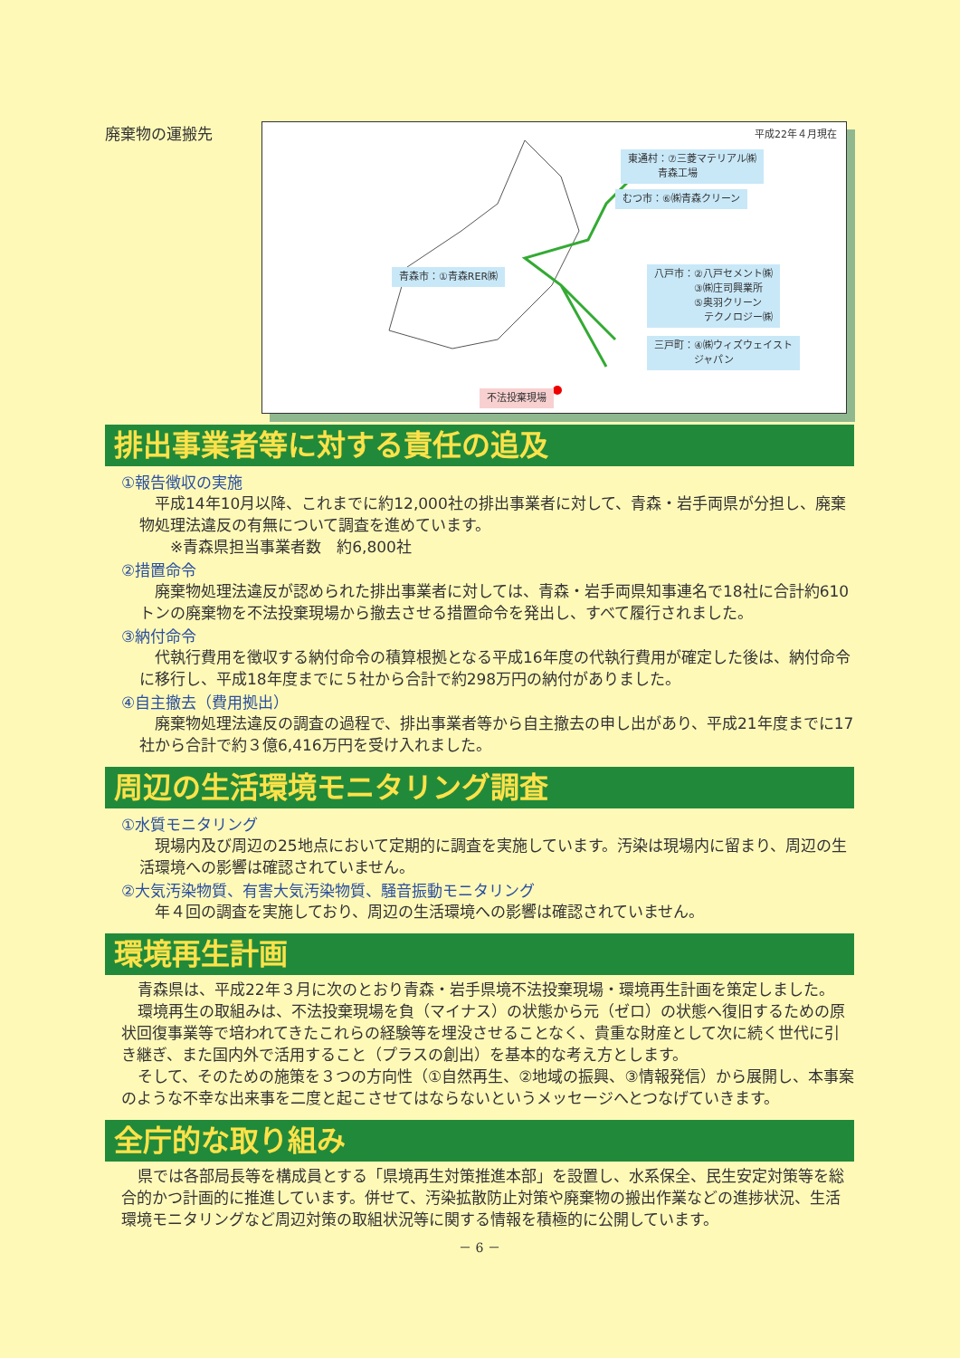廃棄物の運搬先
平成22年４月現在
東通村：⑦三菱マテリアル㈱
　　　青森工場
むつ市：⑥㈱青森クリーン
青森市：①青森RER㈱
八戸市：②八戸セメント㈱
　　　　③㈱庄司興業所
　　　　⑤奥羽クリーン
　　　　　テクノロジー㈱
三戸町：④㈱ウィズウェイスト
　　　　ジャパン
不法投棄現場
排出事業者等に対する責任の追及
①報告徴収の実施
　平成14年10月以降、これまでに約12,000社の排出事業者に対して、青森・岩手両県が分担し、廃棄物処理法違反の有無について調査を進めています。
　　※青森県担当事業者数　約6,800社
②措置命令
　廃棄物処理法違反が認められた排出事業者に対しては、青森・岩手両県知事連名で18社に合計約610トンの廃棄物を不法投棄現場から撤去させる措置命令を発出し、すべて履行されました。
③納付命令
　代執行費用を徴収する納付命令の積算根拠となる平成16年度の代執行費用が確定した後は、納付命令に移行し、平成18年度までに５社から合計で約298万円の納付がありました。
④自主撤去（費用拠出）
　廃棄物処理法違反の調査の過程で、排出事業者等から自主撤去の申し出があり、平成21年度までに17社から合計で約３億6,416万円を受け入れました。
周辺の生活環境モニタリング調査
①水質モニタリング
　現場内及び周辺の25地点において定期的に調査を実施しています。汚染は現場内に留まり、周辺の生活環境への影響は確認されていません。
②大気汚染物質、有害大気汚染物質、騒音振動モニタリング
　年４回の調査を実施しており、周辺の生活環境への影響は確認されていません。
環境再生計画
青森県は、平成22年３月に次のとおり青森・岩手県境不法投棄現場・環境再生計画を策定しました。
環境再生の取組みは、不法投棄現場を負（マイナス）の状態から元（ゼロ）の状態へ復旧するための原状回復事業等で培われてきたこれらの経験等を埋没させることなく、貴重な財産として次に続く世代に引き継ぎ、また国内外で活用すること（プラスの創出）を基本的な考え方とします。
そして、そのための施策を３つの方向性（①自然再生、②地域の振興、③情報発信）から展開し、本事案のような不幸な出来事を二度と起こさせてはならないというメッセージへとつなげていきます。
全庁的な取り組み
県では各部局長等を構成員とする「県境再生対策推進本部」を設置し、水系保全、民生安定対策等を総合的かつ計画的に推進しています。併せて、汚染拡散防止対策や廃棄物の搬出作業などの進捗状況、生活環境モニタリングなど周辺対策の取組状況等に関する情報を積極的に公開しています。
－ 6 －